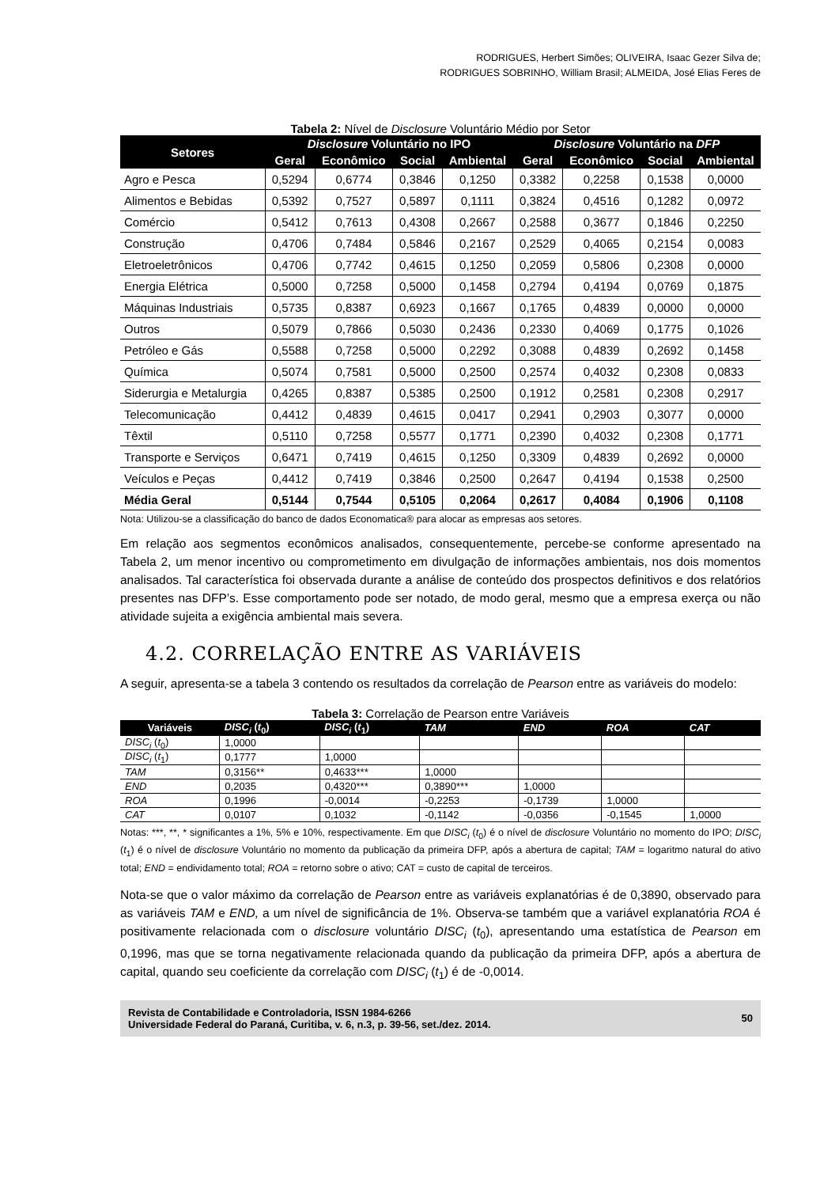RODRIGUES, Herbert Simões; OLIVEIRA, Isaac Gezer Silva de;
RODRIGUES SOBRINHO, William Brasil; ALMEIDA, José Elias Feres de
Tabela 2: Nível de Disclosure Voluntário Médio por Setor
| Setores | Disclosure Voluntário no IPO | | | | Disclosure Voluntário na DFP | | | |
| --- | --- | --- | --- | --- | --- | --- | --- | --- |
| | Geral | Econômico | Social | Ambiental | Geral | Econômico | Social | Ambiental |
| Agro e Pesca | 0,5294 | 0,6774 | 0,3846 | 0,1250 | 0,3382 | 0,2258 | 0,1538 | 0,0000 |
| Alimentos e Bebidas | 0,5392 | 0,7527 | 0,5897 | 0,1111 | 0,3824 | 0,4516 | 0,1282 | 0,0972 |
| Comércio | 0,5412 | 0,7613 | 0,4308 | 0,2667 | 0,2588 | 0,3677 | 0,1846 | 0,2250 |
| Construção | 0,4706 | 0,7484 | 0,5846 | 0,2167 | 0,2529 | 0,4065 | 0,2154 | 0,0083 |
| Eletroeletrônicos | 0,4706 | 0,7742 | 0,4615 | 0,1250 | 0,2059 | 0,5806 | 0,2308 | 0,0000 |
| Energia Elétrica | 0,5000 | 0,7258 | 0,5000 | 0,1458 | 0,2794 | 0,4194 | 0,0769 | 0,1875 |
| Máquinas Industriais | 0,5735 | 0,8387 | 0,6923 | 0,1667 | 0,1765 | 0,4839 | 0,0000 | 0,0000 |
| Outros | 0,5079 | 0,7866 | 0,5030 | 0,2436 | 0,2330 | 0,4069 | 0,1775 | 0,1026 |
| Petróleo e Gás | 0,5588 | 0,7258 | 0,5000 | 0,2292 | 0,3088 | 0,4839 | 0,2692 | 0,1458 |
| Química | 0,5074 | 0,7581 | 0,5000 | 0,2500 | 0,2574 | 0,4032 | 0,2308 | 0,0833 |
| Siderurgia e Metalurgia | 0,4265 | 0,8387 | 0,5385 | 0,2500 | 0,1912 | 0,2581 | 0,2308 | 0,2917 |
| Telecomunicação | 0,4412 | 0,4839 | 0,4615 | 0,0417 | 0,2941 | 0,2903 | 0,3077 | 0,0000 |
| Têxtil | 0,5110 | 0,7258 | 0,5577 | 0,1771 | 0,2390 | 0,4032 | 0,2308 | 0,1771 |
| Transporte e Serviços | 0,6471 | 0,7419 | 0,4615 | 0,1250 | 0,3309 | 0,4839 | 0,2692 | 0,0000 |
| Veículos e Peças | 0,4412 | 0,7419 | 0,3846 | 0,2500 | 0,2647 | 0,4194 | 0,1538 | 0,2500 |
| Média Geral | 0,5144 | 0,7544 | 0,5105 | 0,2064 | 0,2617 | 0,4084 | 0,1906 | 0,1108 |
Nota: Utilizou-se a classificação do banco de dados Economatica® para alocar as empresas aos setores.
Em relação aos segmentos econômicos analisados, consequentemente, percebe-se conforme apresentado na Tabela 2, um menor incentivo ou comprometimento em divulgação de informações ambientais, nos dois momentos analisados. Tal característica foi observada durante a análise de conteúdo dos prospectos definitivos e dos relatórios presentes nas DFP’s. Esse comportamento pode ser notado, de modo geral, mesmo que a empresa exerça ou não atividade sujeita a exigência ambiental mais severa.
4.2. CORRELAÇÃO ENTRE AS VARIÁVEIS
A seguir, apresenta-se a tabela 3 contendo os resultados da correlação de Pearson entre as variáveis do modelo:
Tabela 3: Correlação de Pearson entre Variáveis
| Variáveis | DISC<sub>i</sub> ( t<sub>0</sub>) | DISC<sub>i</sub> ( t<sub>1</sub>) | TAM | END | ROA | CAT |
| --- | --- | --- | --- | --- | --- | --- |
| DISC<sub>i</sub> ( t<sub>0</sub>) | 1,0000 | | | | | |
| DISC<sub>i</sub> ( t<sub>1</sub>) | 0,1777 | 1,0000 | | | | |
| TAM | 0,3156** | 0,4633*** | 1,0000 | | | |
| END | 0,2035 | 0,4320*** | 0,3890*** | 1,0000 | | |
| ROA | 0,1996 | -0,0014 | -0,2253 | -0,1739 | 1,0000 | |
| CAT | 0,0107 | 0,1032 | -0,1142 | -0,0356 | -0,1545 | 1,0000 |
Notas: ***, **, * significantes a 1%, 5% e 10%, respectivamente. Em que DISC<sub>i</sub> (t<sub>0</sub>) é o nível de disclosure Voluntário no momento do IPO; DISC<sub>i</sub> (t<sub>1</sub>) é o nível de disclosure Voluntário no momento da publicação da primeira DFP, após a abertura de capital; TAM = logaritmo natural do ativo total; END = endividamento total; ROA = retorno sobre o ativo; CAT = custo de capital de terceiros.
Nota-se que o valor máximo da correlação de Pearson entre as variáveis explanatórias é de 0,3890, observado para as variáveis TAM e END, a um nível de significância de 1%. Observa-se também que a variável explanatória ROA é positivamente relacionada com o disclosure voluntário DISC<sub>i</sub> (t<sub>0</sub>), apresentando uma estatística de Pearson em 0,1996, mas que se torna negativamente relacionada quando da publicação da primeira DFP, após a abertura de capital, quando seu coeficiente da correlação com DISC<sub>i</sub> (t<sub>1</sub>) é de -0,0014.
Revista de Contabilidade e Controladoria, ISSN 1984-6266
Universidade Federal do Paraná, Curitiba, v. 6, n.3, p. 39-56, set./dez. 2014.
50